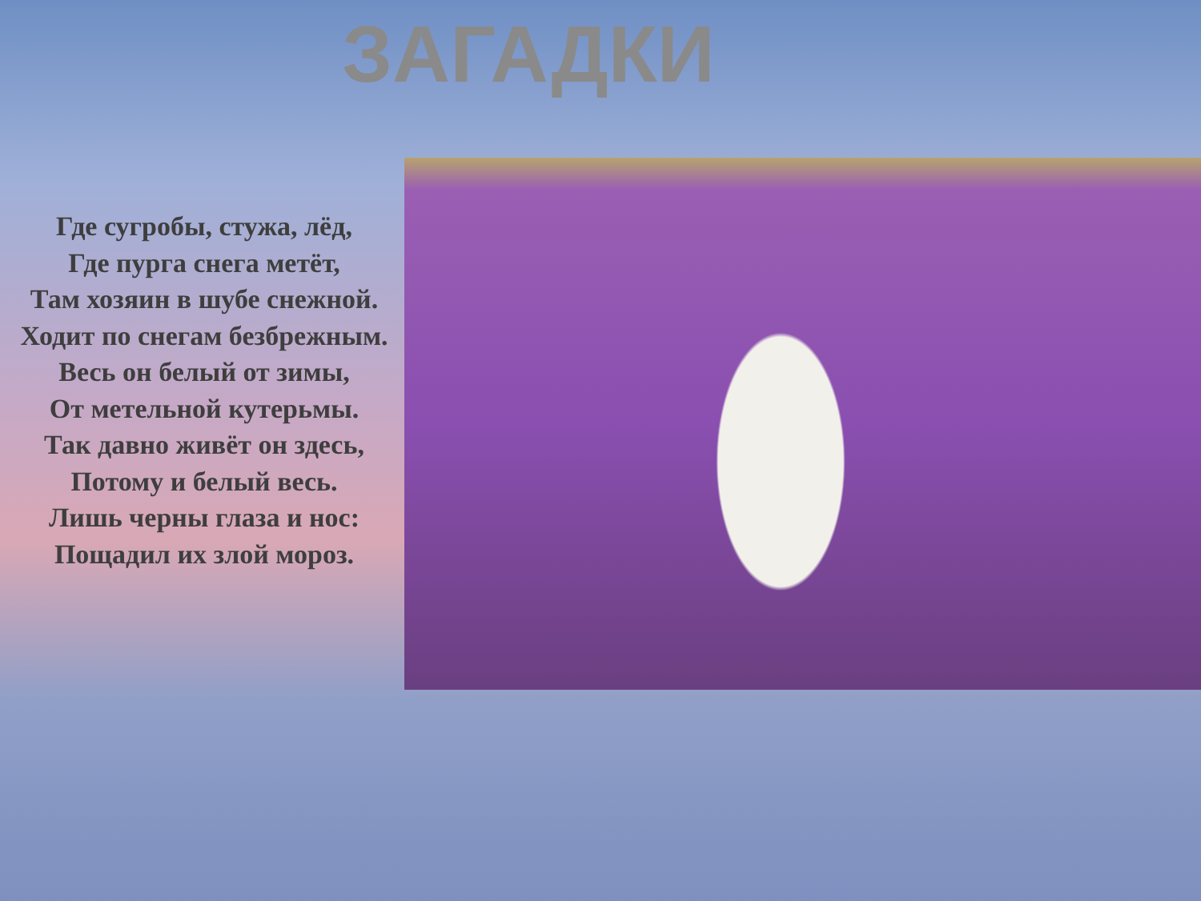ЗАГАДКИ
Где сугробы, стужа, лёд,
Где пурга снега метёт,
Там хозяин в шубе снежной.
Ходит по снегам безбрежным.
Весь он белый от зимы,
От метельной кутерьмы.
Так давно живёт он здесь,
Потому и белый весь.
Лишь черны глаза и нос:
Пощадил их злой мороз.